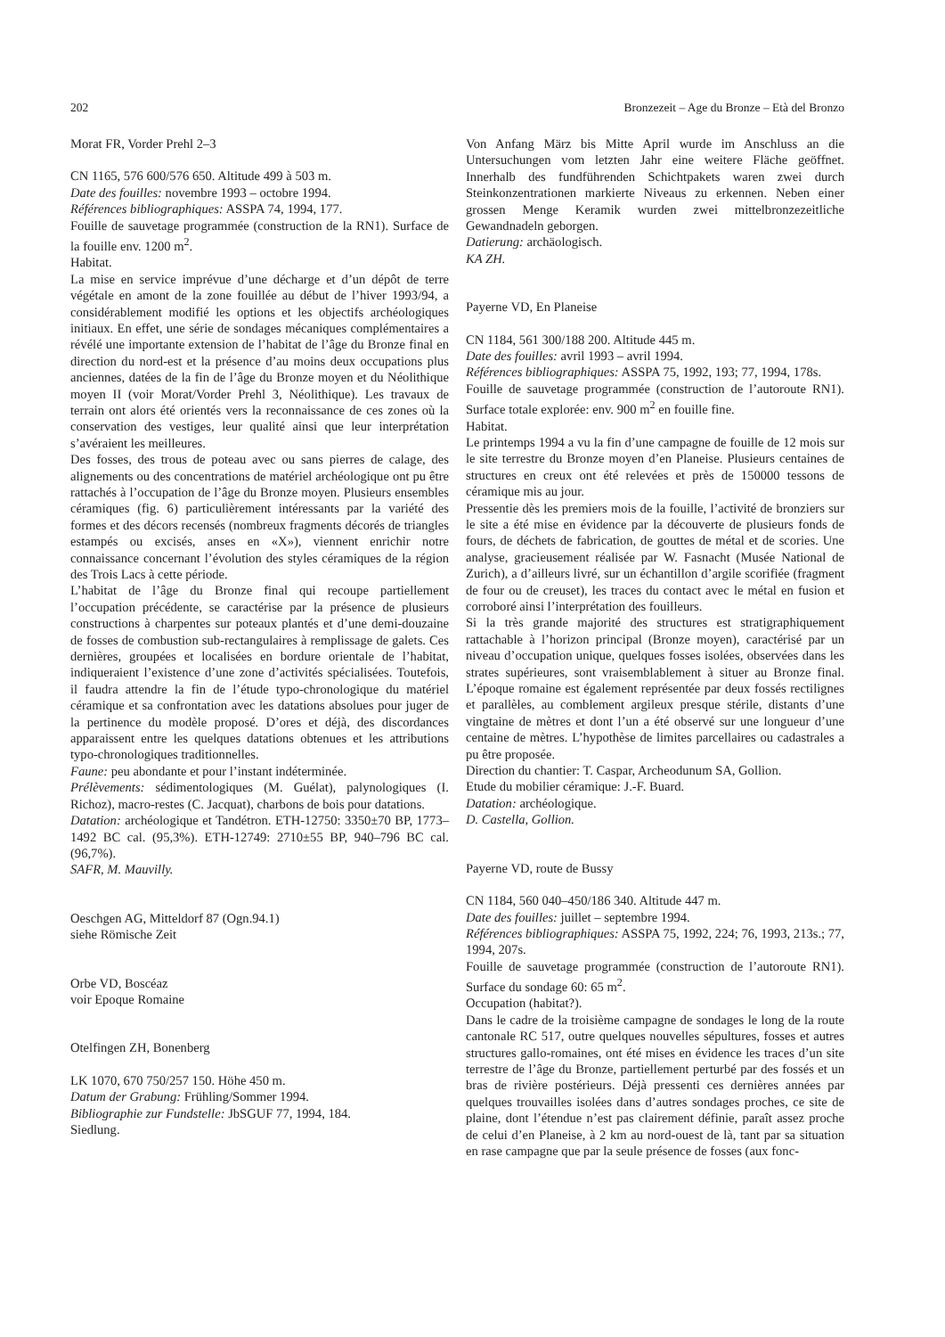202 Bronzezeit – Age du Bronze – Età del Bronzo
Morat FR, Vorder Prehl 2–3
CN 1165, 576 600/576 650. Altitude 499 à 503 m.
Date des fouilles: novembre 1993 – octobre 1994.
Références bibliographiques: ASSPA 74, 1994, 177.
Fouille de sauvetage programmée (construction de la RN1). Surface de la fouille env. 1200 m<sup>2</sup>.
Habitat.
La mise en service imprévue d’une décharge et d’un dépôt de terre végétale en amont de la zone fouillée au début de l’hiver 1993/94, a considérablement modifié les options et les objectifs archéologiques initiaux. En effet, une série de sondages mécaniques complémentaires a révélé une importante extension de l’habitat de l’âge du Bronze final en direction du nord-est et la présence d’au moins deux occupations plus anciennes, datées de la fin de l’âge du Bronze moyen et du Néolithique moyen II (voir Morat/Vorder Prehl 3, Néolithique). Les travaux de terrain ont alors été orientés vers la reconnaissance de ces zones où la conservation des vestiges, leur qualité ainsi que leur interprétation s’avéraient les meilleures.
Des fosses, des trous de poteau avec ou sans pierres de calage, des alignements ou des concentrations de matériel archéologique ont pu être rattachés à l’occupation de l’âge du Bronze moyen. Plusieurs ensembles céramiques (fig. 6) particulièrement intéressants par la variété des formes et des décors recensés (nombreux fragments décorés de triangles estampés ou excisés, anses en «X»), viennent enrichir notre connaissance concernant l’évolution des styles céramiques de la région des Trois Lacs à cette période.
L’habitat de l’âge du Bronze final qui recoupe partiellement l’occupation précédente, se caractérise par la présence de plusieurs constructions à charpentes sur poteaux plantés et d’une demi-douzaine de fosses de combustion sub-rectangulaires à remplissage de galets. Ces dernières, groupées et localisées en bordure orientale de l’habitat, indiqueraient l’existence d’une zone d’activités spécialisées. Toutefois, il faudra attendre la fin de l’étude typo-chronologique du matériel céramique et sa confrontation avec les datations absolues pour juger de la pertinence du modèle proposé. D’ores et déjà, des discordances apparaissent entre les quelques datations obtenues et les attributions typo-chronologiques traditionnelles.
Faune: peu abondante et pour l’instant indéterminée.
Prélèvements: sédimentologiques (M. Guélat), palynologiques (I. Richoz), macro-restes (C. Jacquat), charbons de bois pour datations.
Datation: archéologique et Tandétron. ETH-12750: 3350±70 BP, 1773–1492 BC cal. (95,3%). ETH-12749: 2710±55 BP, 940–796 BC cal. (96,7%).
SAFR, M. Mauvilly.
Oeschgen AG, Mitteldorf 87 (Ogn.94.1)
siehe Römische Zeit
Orbe VD, Boscéaz
voir Epoque Romaine
Otelfingen ZH, Bonenberg
LK 1070, 670 750/257 150. Höhe 450 m.
Datum der Grabung: Frühling/Sommer 1994.
Bibliographie zur Fundstelle: JbSGUF 77, 1994, 184.
Siedlung.
Von Anfang März bis Mitte April wurde im Anschluss an die Untersuchungen vom letzten Jahr eine weitere Fläche geöffnet. Innerhalb des fundführenden Schichtpakets waren zwei durch Steinkonzentrationen markierte Niveaus zu erkennen. Neben einer grossen Menge Keramik wurden zwei mittelbronzezeitliche Gewandnadeln geborgen.
Datierung: archäologisch.
KA ZH.
Payerne VD, En Planeise
CN 1184, 561 300/188 200. Altitude 445 m.
Date des fouilles: avril 1993 – avril 1994.
Références bibliographiques: ASSPA 75, 1992, 193; 77, 1994, 178s.
Fouille de sauvetage programmée (construction de l’autoroute RN1). Surface totale explorée: env. 900 m<sup>2</sup> en fouille fine.
Habitat.
Le printemps 1994 a vu la fin d’une campagne de fouille de 12 mois sur le site terrestre du Bronze moyen d’en Planeise. Plusieurs centaines de structures en creux ont été relevées et près de 150000 tessons de céramique mis au jour.
Pressentie dès les premiers mois de la fouille, l’activité de bronziers sur le site a été mise en évidence par la découverte de plusieurs fonds de fours, de déchets de fabrication, de gouttes de métal et de scories. Une analyse, gracieusement réalisée par W. Fasnacht (Musée National de Zurich), a d’ailleurs livré, sur un échantillon d’argile scorifiée (fragment de four ou de creuset), les traces du contact avec le métal en fusion et corroboré ainsi l’interprétation des fouilleurs.
Si la très grande majorité des structures est stratigraphiquement rattachable à l’horizon principal (Bronze moyen), caractérisé par un niveau d’occupation unique, quelques fosses isolées, observées dans les strates supérieures, sont vraisemblablement à situer au Bronze final. L’époque romaine est également représentée par deux fossés rectilignes et parallèles, au comblement argileux presque stérile, distants d’une vingtaine de mètres et dont l’un a été observé sur une longueur d’une centaine de mètres. L’hypothèse de limites parcellaires ou cadastrales a pu être proposée.
Direction du chantier: T. Caspar, Archeodunum SA, Gollion.
Etude du mobilier céramique: J.-F. Buard.
Datation: archéologique.
D. Castella, Gollion.
Payerne VD, route de Bussy
CN 1184, 560 040–450/186 340. Altitude 447 m.
Date des fouilles: juillet – septembre 1994.
Références bibliographiques: ASSPA 75, 1992, 224; 76, 1993, 213s.; 77, 1994, 207s.
Fouille de sauvetage programmée (construction de l’autoroute RN1). Surface du sondage 60: 65 m<sup>2</sup>.
Occupation (habitat?).
Dans le cadre de la troisième campagne de sondages le long de la route cantonale RC 517, outre quelques nouvelles sépultures, fosses et autres structures gallo-romaines, ont été mises en évidence les traces d’un site terrestre de l’âge du Bronze, partiellement perturbé par des fossés et un bras de rivière postérieurs. Déjà pressenti ces dernières années par quelques trouvailles isolées dans d’autres sondages proches, ce site de plaine, dont l’étendue n’est pas clairement définie, paraît assez proche de celui d’en Planeise, à 2 km au nord-ouest de là, tant par sa situation en rase campagne que par la seule présence de fosses (aux fonc-